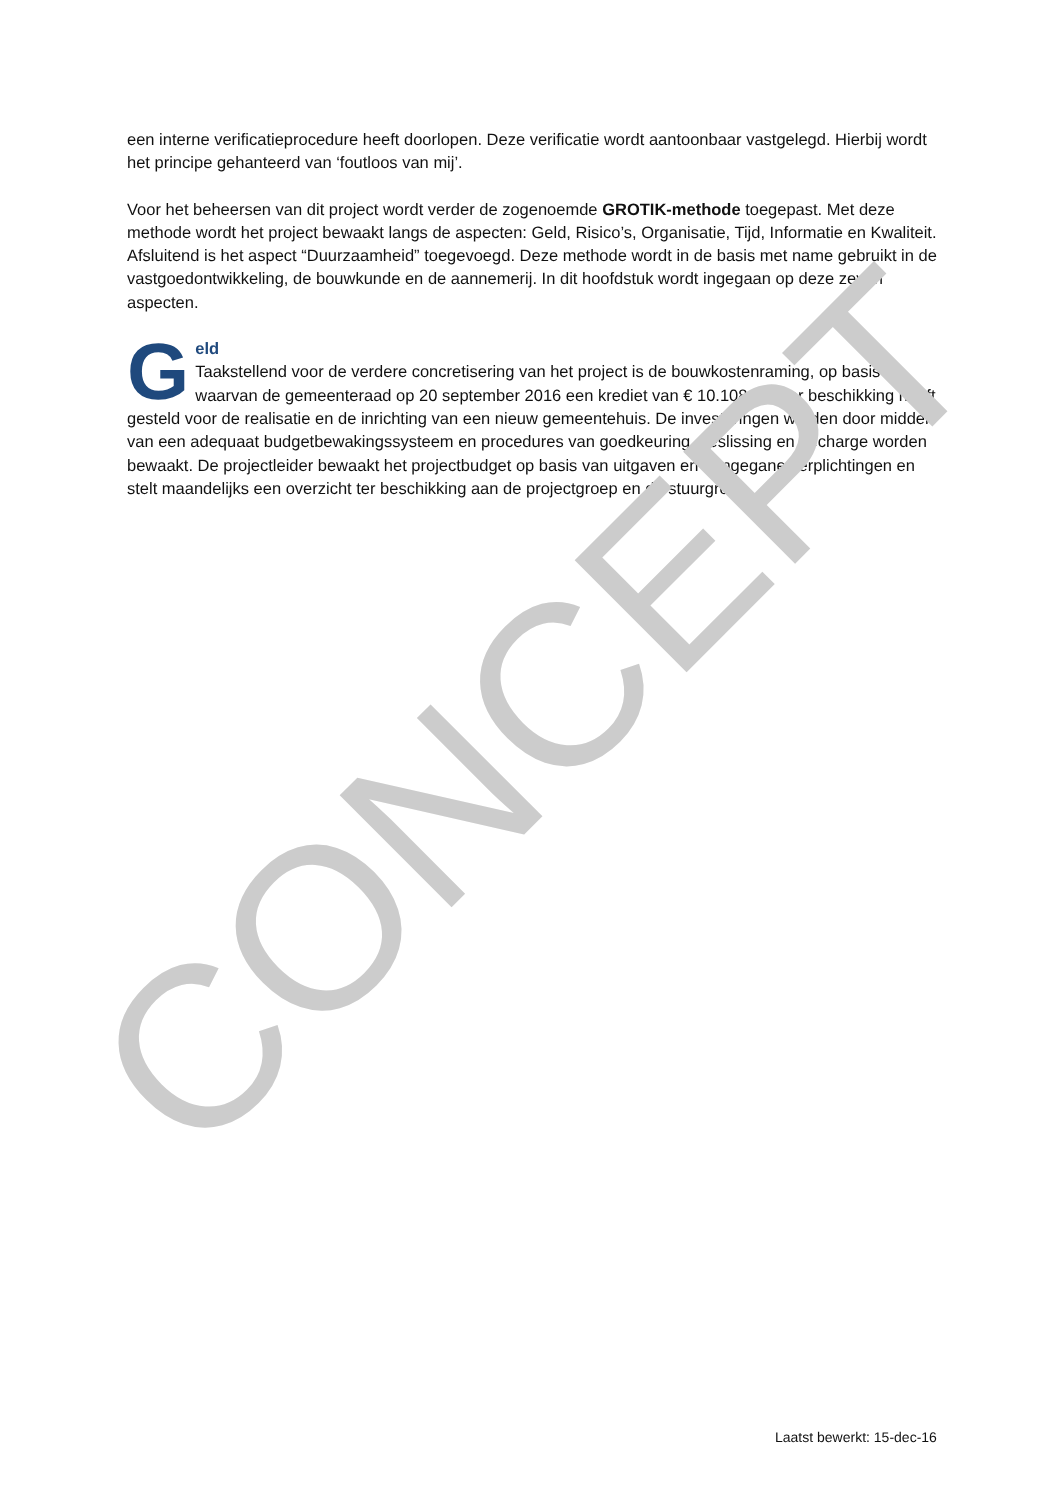een interne verificatieprocedure heeft doorlopen. Deze verificatie wordt aantoonbaar vastgelegd. Hierbij wordt het principe gehanteerd van ‘foutloos van mij’.
Voor het beheersen van dit project wordt verder de zogenoemde GROTIK-methode toegepast. Met deze methode wordt het project bewaakt langs de aspecten: Geld, Risico’s, Organisatie, Tijd, Informatie en Kwaliteit. Afsluitend is het aspect “Duurzaamheid” toegevoegd. Deze methode wordt in de basis met name gebruikt in de vastgoedontwikkeling, de bouwkunde en de aannemerij. In dit hoofdstuk wordt ingegaan op deze zeven aspecten.
Geld
Taakstellend voor de verdere concretisering van het project is de bouwkostenraming, op basis waarvan de gemeenteraad op 20 september 2016 een krediet van € 10.108.000 ter beschikking heeft gesteld voor de realisatie en de inrichting van een nieuw gemeentehuis. De investeringen worden door middel van een adequaat budgetbewakingssysteem en procedures van goedkeuring, beslissing en decharge worden bewaakt. De projectleider bewaakt het projectbudget op basis van uitgaven en aangegane verplichtingen en stelt maandelijks een overzicht ter beschikking aan de projectgroep en de stuurgroep.
CONCEPT
Laatst bewerkt: 15-dec-16